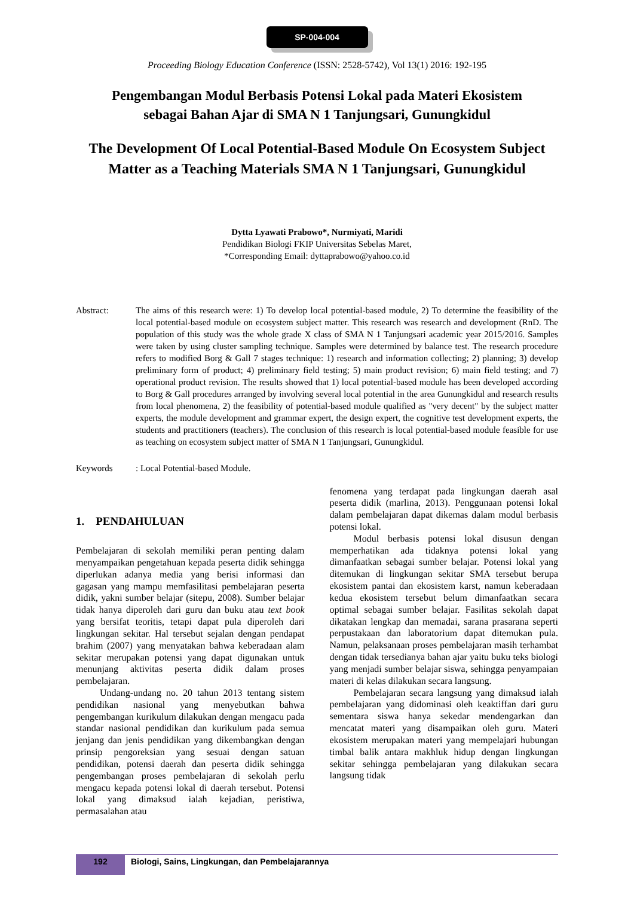SP-004-004
Proceeding Biology Education Conference (ISSN: 2528-5742), Vol 13(1) 2016: 192-195
Pengembangan Modul Berbasis Potensi Lokal pada Materi Ekosistem
sebagai Bahan Ajar di SMA N 1 Tanjungsari, Gunungkidul
The Development Of Local Potential-Based Module On Ecosystem Subject
Matter as a Teaching Materials SMA N 1 Tanjungsari, Gunungkidul
Dytta Lyawati Prabowo*, Nurmiyati, Maridi
Pendidikan Biologi FKIP Universitas Sebelas Maret,
*Corresponding Email: dyttaprabowo@yahoo.co.id
Abstract: The aims of this research were: 1) To develop local potential-based module, 2) To determine the feasibility of the local potential-based module on ecosystem subject matter. This research was research and development (RnD. The population of this study was the whole grade X class of SMA N 1 Tanjungsari academic year 2015/2016. Samples were taken by using cluster sampling technique. Samples were determined by balance test. The research procedure refers to modified Borg & Gall 7 stages technique: 1) research and information collecting; 2) planning; 3) develop preliminary form of product; 4) preliminary field testing; 5) main product revision; 6) main field testing; and 7) operational product revision. The results showed that 1) local potential-based module has been developed according to Borg & Gall procedures arranged by involving several local potential in the area Gunungkidul and research results from local phenomena, 2) the feasibility of potential-based module qualified as "very decent" by the subject matter experts, the module development and grammar expert, the design expert, the cognitive test development experts, the students and practitioners (teachers). The conclusion of this research is local potential-based module feasible for use as teaching on ecosystem subject matter of SMA N 1 Tanjungsari, Gunungkidul.
Keywords : Local Potential-based Module.
1. PENDAHULUAN
Pembelajaran di sekolah memiliki peran penting dalam menyampaikan pengetahuan kepada peserta didik sehingga diperlukan adanya media yang berisi informasi dan gagasan yang mampu memfasilitasi pembelajaran peserta didik, yakni sumber belajar (sitepu, 2008). Sumber belajar tidak hanya diperoleh dari guru dan buku atau text book yang bersifat teoritis, tetapi dapat pula diperoleh dari lingkungan sekitar. Hal tersebut sejalan dengan pendapat brahim (2007) yang menyatakan bahwa keberadaan alam sekitar merupakan potensi yang dapat digunakan untuk menunjang aktivitas peserta didik dalam proses pembelajaran.
Undang-undang no. 20 tahun 2013 tentang sistem pendidikan nasional yang menyebutkan bahwa pengembangan kurikulum dilakukan dengan mengacu pada standar nasional pendidikan dan kurikulum pada semua jenjang dan jenis pendidikan yang dikembangkan dengan prinsip pengoreksian yang sesuai dengan satuan pendidikan, potensi daerah dan peserta didik sehingga pengembangan proses pembelajaran di sekolah perlu mengacu kepada potensi lokal di daerah tersebut. Potensi lokal yang dimaksud ialah kejadian, peristiwa, permasalahan atau
fenomena yang terdapat pada lingkungan daerah asal peserta didik (marlina, 2013). Penggunaan potensi lokal dalam pembelajaran dapat dikemas dalam modul berbasis potensi lokal.
Modul berbasis potensi lokal disusun dengan memperhatikan ada tidaknya potensi lokal yang dimanfaatkan sebagai sumber belajar. Potensi lokal yang ditemukan di lingkungan sekitar SMA tersebut berupa ekosistem pantai dan ekosistem karst, namun keberadaan kedua ekosistem tersebut belum dimanfaatkan secara optimal sebagai sumber belajar. Fasilitas sekolah dapat dikatakan lengkap dan memadai, sarana prasarana seperti perpustakaan dan laboratorium dapat ditemukan pula. Namun, pelaksanaan proses pembelajaran masih terhambat dengan tidak tersedianya bahan ajar yaitu buku teks biologi yang menjadi sumber belajar siswa, sehingga penyampaian materi di kelas dilakukan secara langsung.
Pembelajaran secara langsung yang dimaksud ialah pembelajaran yang didominasi oleh keaktiffan dari guru sementara siswa hanya sekedar mendengarkan dan mencatat materi yang disampaikan oleh guru. Materi ekosistem merupakan materi yang mempelajari hubungan timbal balik antara makhluk hidup dengan lingkungan sekitar sehingga pembelajaran yang dilakukan secara langsung tidak
192
Biologi, Sains, Lingkungan, dan Pembelajarannya